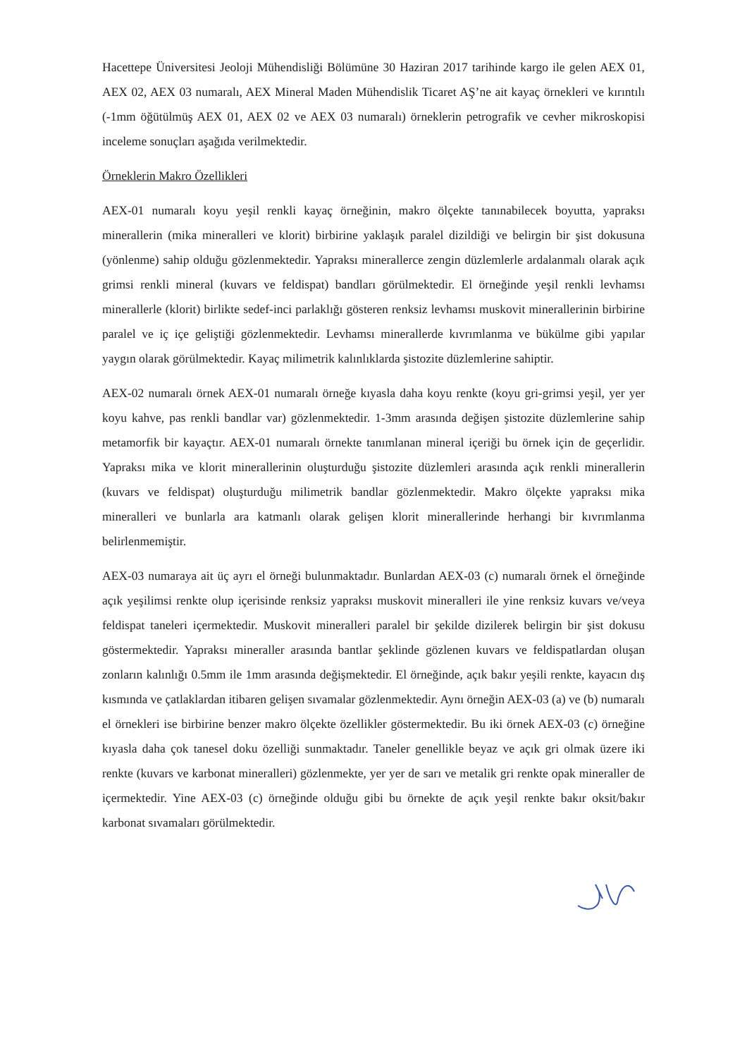Hacettepe Üniversitesi Jeoloji Mühendisliği Bölümüne 30 Haziran 2017 tarihinde kargo ile gelen AEX 01, AEX 02, AEX 03 numaralı, AEX Mineral Maden Mühendislik Ticaret AŞ’ne ait kayaç örnekleri ve kırıntılı (-1mm öğütülmüş AEX 01, AEX 02 ve AEX 03 numaralı) örneklerin petrografik ve cevher mikroskopisi inceleme sonuçları aşağıda verilmektedir.
Örneklerin Makro Özellikleri
AEX-01 numaralı koyu yeşil renkli kayaç örneğinin, makro ölçekte tanınabilecek boyutta, yapraksı minerallerin (mika mineralleri ve klorit) birbirine yaklaşık paralel dizildiği ve belirgin bir şist dokusuna (yönlenme) sahip olduğu gözlenmektedir. Yapraksı minerallerce zengin düzlemlerle ardalanmalı olarak açık grimsi renkli mineral (kuvars ve feldispat) bandları görülmektedir. El örneğinde yeşil renkli levhamsı minerallerle (klorit) birlikte sedef-inci parlaklığı gösteren renksiz levhamsı muskovit minerallerinin birbirine paralel ve iç içe geliştiği gözlenmektedir. Levhamsı minerallerde kıvrımlanma ve bükülme gibi yapılar yaygın olarak görülmektedir. Kayaç milimetrik kalınlıklarda şistozite düzlemlerine sahiptir.
AEX-02 numaralı örnek AEX-01 numaralı örneğe kıyasla daha koyu renkte (koyu gri-grimsi yeşil, yer yer koyu kahve, pas renkli bandlar var) gözlenmektedir. 1-3mm arasında değişen şistozite düzlemlerine sahip metamorfik bir kayaçtır. AEX-01 numaralı örnekte tanımlanan mineral içeriği bu örnek için de geçerlidir. Yapraksı mika ve klorit minerallerinin oluşturduğu şistozite düzlemleri arasında açık renkli minerallerin (kuvars ve feldispat) oluşturduğu milimetrik bandlar gözlenmektedir. Makro ölçekte yapraksı mika mineralleri ve bunlarla ara katmanlı olarak gelişen klorit minerallerinde herhangi bir kıvrımlanma belirlenmemiştir.
AEX-03 numaraya ait üç ayrı el örneği bulunmaktadır. Bunlardan AEX-03 (c) numaralı örnek el örneğinde açık yeşilimsi renkte olup içerisinde renksiz yapraksı muskovit mineralleri ile yine renksiz kuvars ve/veya feldispat taneleri içermektedir. Muskovit mineralleri paralel bir şekilde dizilerek belirgin bir şist dokusu göstermektedir. Yapraksı mineraller arasında bantlar şeklinde gözlenen kuvars ve feldispatlardan oluşan zonların kalınlığı 0.5mm ile 1mm arasında değişmektedir. El örneğinde, açık bakır yeşili renkte, kayacın dış kısmında ve çatlaklardan itibaren gelişen sıvamalar gözlenmektedir. Aynı örneğin AEX-03 (a) ve (b) numaralı el örnekleri ise birbirine benzer makro ölçekte özellikler göstermektedir. Bu iki örnek AEX-03 (c) örneğine kıyasla daha çok tanesel doku özelliği sunmaktadır. Taneler genellikle beyaz ve açık gri olmak üzere iki renkte (kuvars ve karbonat mineralleri) gözlenmekte, yer yer de sarı ve metalik gri renkte opak mineraller de içermektedir. Yine AEX-03 (c) örneğinde olduğu gibi bu örnekte de açık yeşil renkte bakır oksit/bakır karbonat sıvamaları görülmektedir.